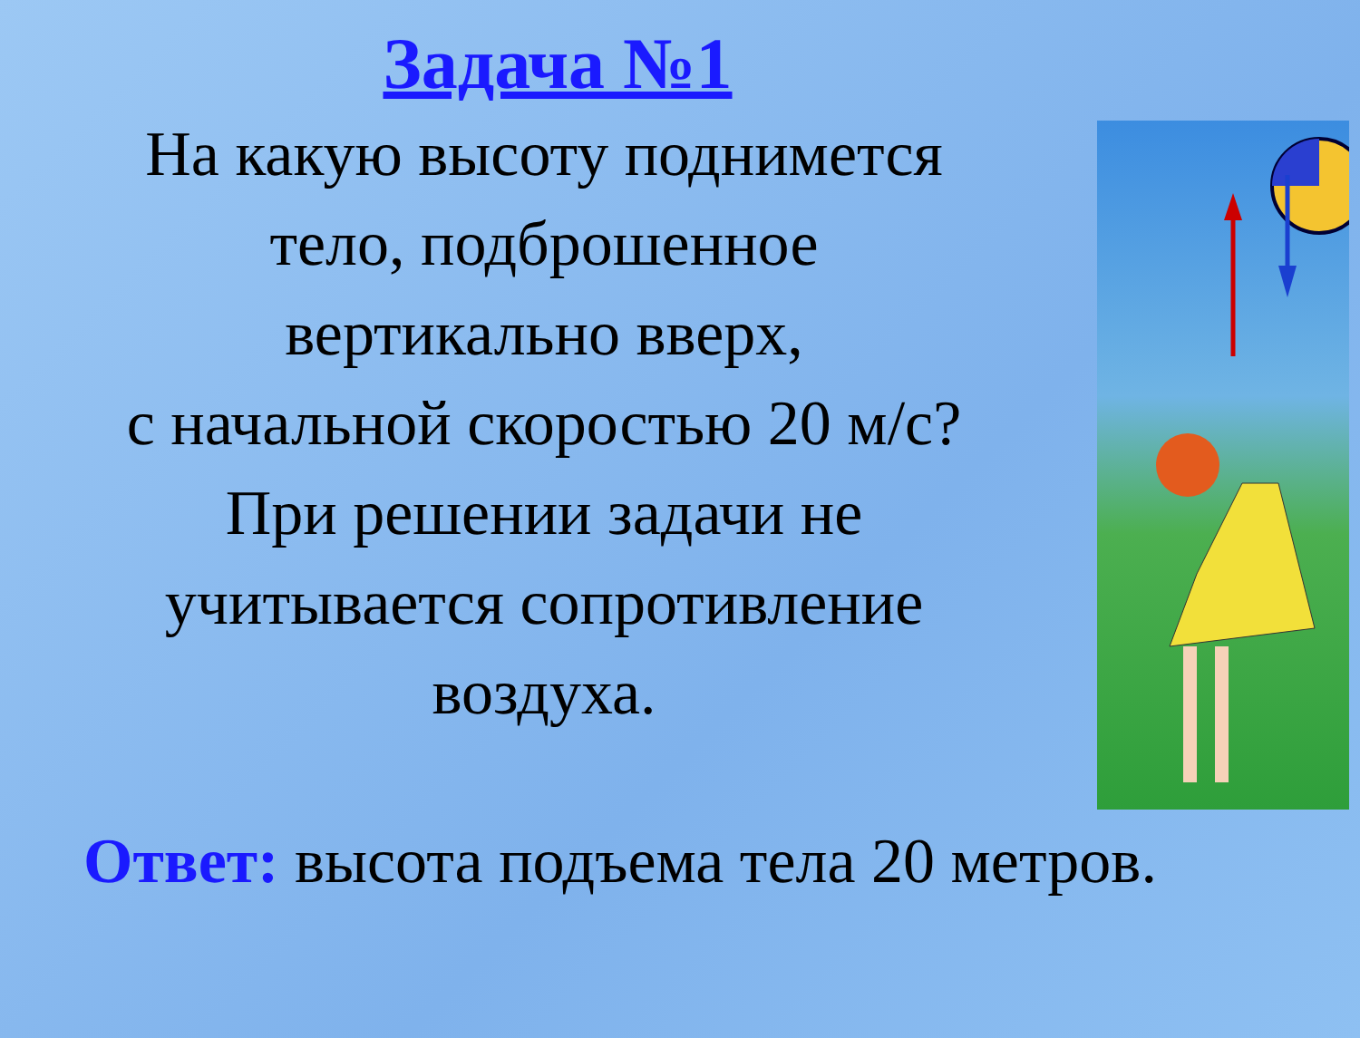Задача №1
На какую высоту поднимется
тело, подброшенное
вертикально вверх,
с начальной скоростью 20 м/с?
При решении задачи не
учитывается сопротивление
воздуха.
Ответ: высота подъема тела 20 метров.